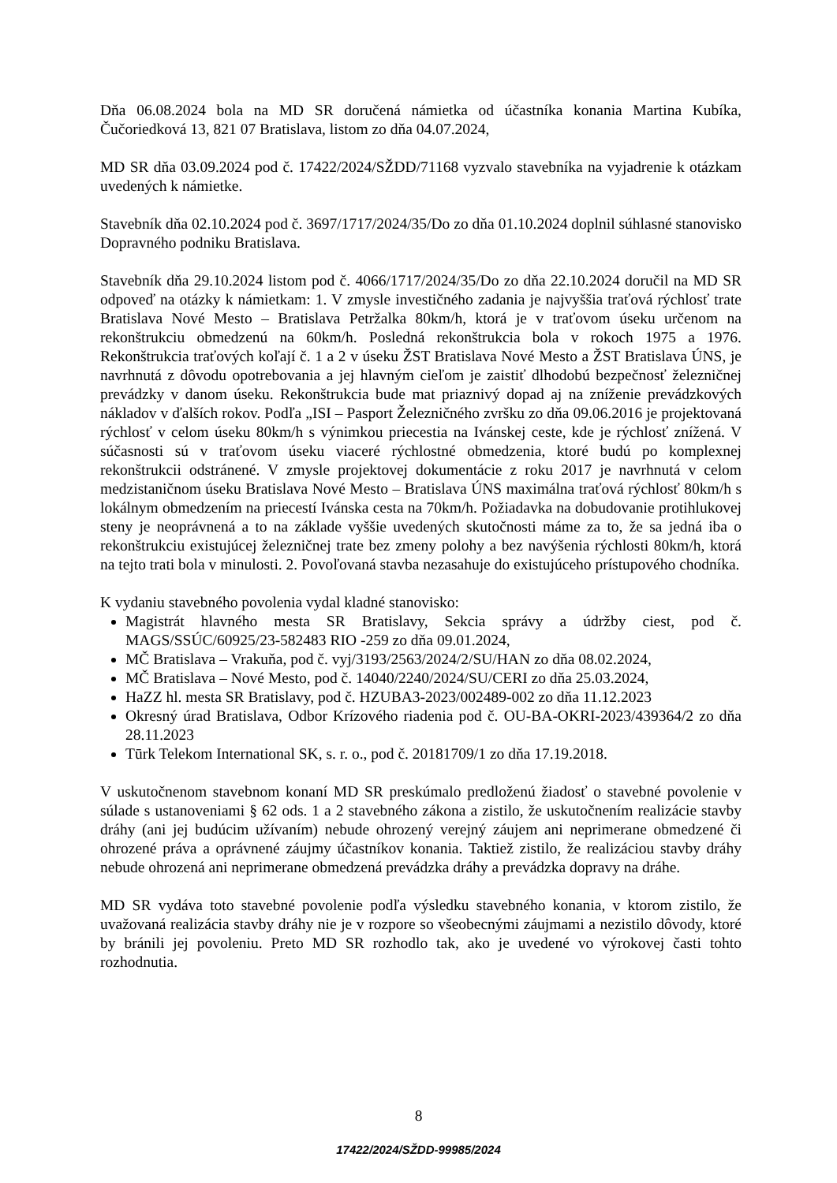Dňa 06.08.2024 bola na MD SR doručená námietka od účastníka konania Martina Kubíka, Čučoriedková 13, 821 07 Bratislava, listom zo dňa 04.07.2024,
MD SR dňa 03.09.2024 pod č. 17422/2024/SŽDD/71168 vyzvalo stavebníka na vyjadrenie k otázkam uvedených k námietke.
Stavebník dňa 02.10.2024 pod č. 3697/1717/2024/35/Do zo dňa 01.10.2024 doplnil súhlasné stanovisko Dopravného podniku Bratislava.
Stavebník dňa 29.10.2024 listom pod č. 4066/1717/2024/35/Do zo dňa 22.10.2024 doručil na MD SR odpoveď na otázky k námietkam: 1. V zmysle investičného zadania je najvyššia traťová rýchlosť trate Bratislava Nové Mesto – Bratislava Petržalka 80km/h, ktorá je v traťovom úseku určenom na rekonštrukciu obmedzenú na 60km/h. Posledná rekonštrukcia bola v rokoch 1975 a 1976. Rekonštrukcia traťových koľají č. 1 a 2 v úseku ŽST Bratislava Nové Mesto a ŽST Bratislava ÚNS, je navrhnutá z dôvodu opotrebovania a jej hlavným cieľom je zaistiť dlhodobú bezpečnosť železničnej prevádzky v danom úseku. Rekonštrukcia bude mat priaznivý dopad aj na zníženie prevádzkových nákladov v ďalších rokov. Podľa „ISI – Pasport Železničného zvršku zo dňa 09.06.2016 je projektovaná rýchlosť v celom úseku 80km/h s výnimkou priecestia na Ivánskej ceste, kde je rýchlosť znížená. V súčasnosti sú v traťovom úseku viaceré rýchlostné obmedzenia, ktoré budú po komplexnej rekonštrukcii odstránené. V zmysle projektovej dokumentácie z roku 2017 je navrhnutá v celom medzistaničnom úseku Bratislava Nové Mesto – Bratislava ÚNS maximálna traťová rýchlosť 80km/h s lokálnym obmedzením na priecestí Ivánska cesta na 70km/h. Požiadavka na dobudovanie protihlukovej steny je neoprávnená a to na základe vyššie uvedených skutočnosti máme za to, že sa jedná iba o rekonštrukciu existujúcej železničnej trate bez zmeny polohy a bez navýšenia rýchlosti 80km/h, ktorá na tejto trati bola v minulosti. 2. Povoľovaná stavba nezasahuje do existujúceho prístupového chodníka.
K vydaniu stavebného povolenia vydal kladné stanovisko:
Magistrát hlavného mesta SR Bratislavy, Sekcia správy a údržby ciest, pod č. MAGS/SSÚC/60925/23-582483 RIO -259 zo dňa 09.01.2024,
MČ Bratislava – Vrakuňa, pod č. vyj/3193/2563/2024/2/SU/HAN zo dňa 08.02.2024,
MČ Bratislava – Nové Mesto, pod č. 14040/2240/2024/SU/CERI zo dňa 25.03.2024,
HaZZ hl. mesta SR Bratislavy, pod č. HZUBA3-2023/002489-002 zo dňa 11.12.2023
Okresný úrad Bratislava, Odbor Krízového riadenia pod č. OU-BA-OKRI-2023/439364/2 zo dňa 28.11.2023
Tūrk Telekom International SK, s. r. o., pod č. 20181709/1 zo dňa 17.19.2018.
V uskutočnenom stavebnom konaní MD SR preskúmalo predloženú žiadosť o stavebné povolenie v súlade s ustanoveniami § 62 ods. 1 a 2 stavebného zákona a zistilo, že uskutočnením realizácie stavby dráhy (ani jej budúcim užívaním) nebude ohrozený verejný záujem ani neprimerane obmedzené či ohrozené práva a oprávnené záujmy účastníkov konania. Taktiež zistilo, že realizáciou stavby dráhy nebude ohrozená ani neprimerane obmedzená prevádzka dráhy a prevádzka dopravy na dráhe.
MD SR vydáva toto stavebné povolenie podľa výsledku stavebného konania, v ktorom zistilo, že uvažovaná realizácia stavby dráhy nie je v rozpore so všeobecnými záujmami a nezistilo dôvody, ktoré by bránili jej povoleniu. Preto MD SR rozhodlo tak, ako je uvedené vo výrokovej časti tohto rozhodnutia.
8
17422/2024/SŽDD-99985/2024